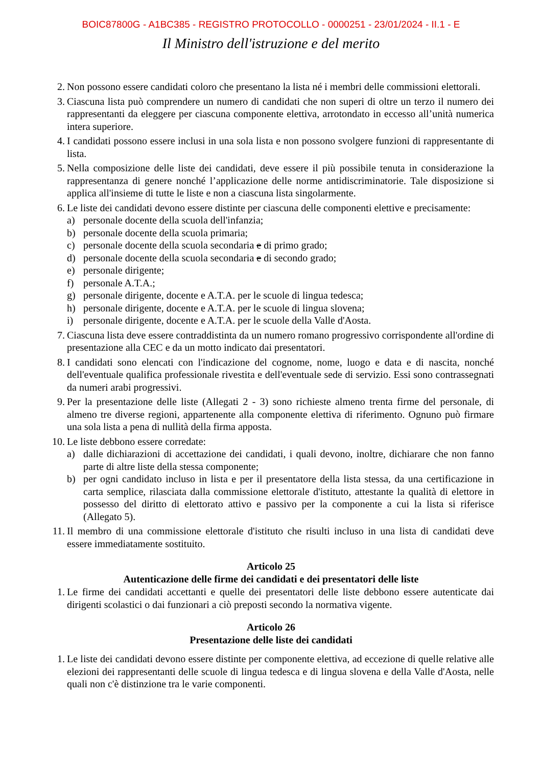BOIC87800G - A1BC385 - REGISTRO PROTOCOLLO - 0000251 - 23/01/2024 - II.1 - E
Il Ministro dell'istruzione e del merito
2. Non possono essere candidati coloro che presentano la lista né i membri delle commissioni elettorali.
3. Ciascuna lista può comprendere un numero di candidati che non superi di oltre un terzo il numero dei rappresentanti da eleggere per ciascuna componente elettiva, arrotondato in eccesso all’unità numerica intera superiore.
4. I candidati possono essere inclusi in una sola lista e non possono svolgere funzioni di rappresentante di lista.
5. Nella composizione delle liste dei candidati, deve essere il più possibile tenuta in considerazione la rappresentanza di genere nonché l’applicazione delle norme antidiscriminatorie. Tale disposizione si applica all'insieme di tutte le liste e non a ciascuna lista singolarmente.
6. Le liste dei candidati devono essere distinte per ciascuna delle componenti elettive e precisamente:
a) personale docente della scuola dell'infanzia;
b) personale docente della scuola primaria;
c) personale docente della scuola secondaria e di primo grado;
d) personale docente della scuola secondaria e di secondo grado;
e) personale dirigente;
f) personale A.T.A.;
g) personale dirigente, docente e A.T.A. per le scuole di lingua tedesca;
h) personale dirigente, docente e A.T.A. per le scuole di lingua slovena;
i) personale dirigente, docente e A.T.A. per le scuole della Valle d'Aosta.
7. Ciascuna lista deve essere contraddistinta da un numero romano progressivo corrispondente all'ordine di presentazione alla CEC e da un motto indicato dai presentatori.
8. I candidati sono elencati con l'indicazione del cognome, nome, luogo e data e di nascita, nonché dell'eventuale qualifica professionale rivestita e dell'eventuale sede di servizio. Essi sono contrassegnati da numeri arabi progressivi.
9. Per la presentazione delle liste (Allegati 2 - 3) sono richieste almeno trenta firme del personale, di almeno tre diverse regioni, appartenente alla componente elettiva di riferimento. Ognuno può firmare una sola lista a pena di nullità della firma apposta.
10.
Le liste debbono essere corredate:
a) dalle dichiarazioni di accettazione dei candidati, i quali devono, inoltre, dichiarare che non fanno parte di altre liste della stessa componente;
b) per ogni candidato incluso in lista e per il presentatore della lista stessa, da una certificazione in carta semplice, rilasciata dalla commissione elettorale d'istituto, attestante la qualità di elettore in possesso del diritto di elettorato attivo e passivo per la componente a cui la lista si riferisce (Allegato 5).
11.
Il membro di una commissione elettorale d'istituto che risulti incluso in una lista di candidati deve essere immediatamente sostituito.
Articolo 25
Autenticazione delle firme dei candidati e dei presentatori delle liste
1. Le firme dei candidati accettanti e quelle dei presentatori delle liste debbono essere autenticate dai dirigenti scolastici o dai funzionari a ciò preposti secondo la normativa vigente.
Articolo 26
Presentazione delle liste dei candidati
1. Le liste dei candidati devono essere distinte per componente elettiva, ad eccezione di quelle relative alle elezioni dei rappresentanti delle scuole di lingua tedesca e di lingua slovena e della Valle d'Aosta, nelle quali non c'è distinzione tra le varie componenti.